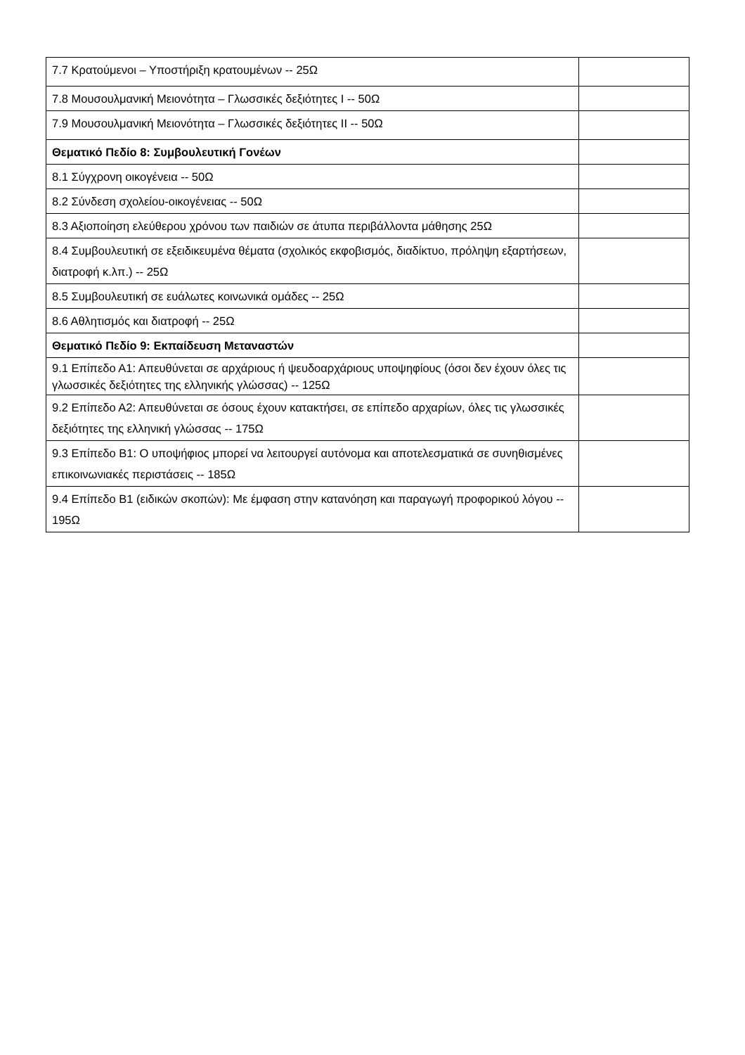| 7.7 Κρατούμενοι – Υποστήριξη κρατουμένων -- 25Ω | |
| 7.8 Μουσουλμανική Μειονότητα – Γλωσσικές δεξιότητες Ι -- 50Ω | |
| 7.9 Μουσουλμανική Μειονότητα – Γλωσσικές δεξιότητες ΙΙ -- 50Ω | |
| Θεματικό Πεδίο 8: Συμβουλευτική Γονέων | |
| 8.1 Σύγχρονη οικογένεια -- 50Ω | |
| 8.2 Σύνδεση σχολείου-οικογένειας -- 50Ω | |
| 8.3 Αξιοποίηση ελεύθερου χρόνου των παιδιών σε άτυπα περιβάλλοντα μάθησης 25Ω | |
| 8.4 Συμβουλευτική σε εξειδικευμένα θέματα (σχολικός εκφοβισμός, διαδίκτυο, πρόληψη εξαρτήσεων, διατροφή κ.λπ.) -- 25Ω | |
| 8.5 Συμβουλευτική σε ευάλωτες κοινωνικά ομάδες -- 25Ω | |
| 8.6 Αθλητισμός και διατροφή -- 25Ω | |
| Θεματικό Πεδίο 9: Εκπαίδευση Μεταναστών | |
| 9.1 Επίπεδο Α1: Απευθύνεται σε αρχάριους ή ψευδοαρχάριους υποψηφίους (όσοι δεν έχουν όλες τις γλωσσικές δεξιότητες της ελληνικής γλώσσας) -- 125Ω | |
| 9.2 Επίπεδο Α2: Απευθύνεται σε όσους έχουν κατακτήσει, σε επίπεδο αρχαρίων, όλες τις γλωσσικές δεξιότητες της ελληνική γλώσσας -- 175Ω | |
| 9.3 Επίπεδο Β1: Ο υποψήφιος μπορεί να λειτουργεί αυτόνομα και αποτελεσματικά σε συνηθισμένες επικοινωνιακές περιστάσεις -- 185Ω | |
| 9.4 Επίπεδο Β1 (ειδικών σκοπών): Με έμφαση στην κατανόηση και παραγωγή προφορικού λόγου -- 195Ω | |